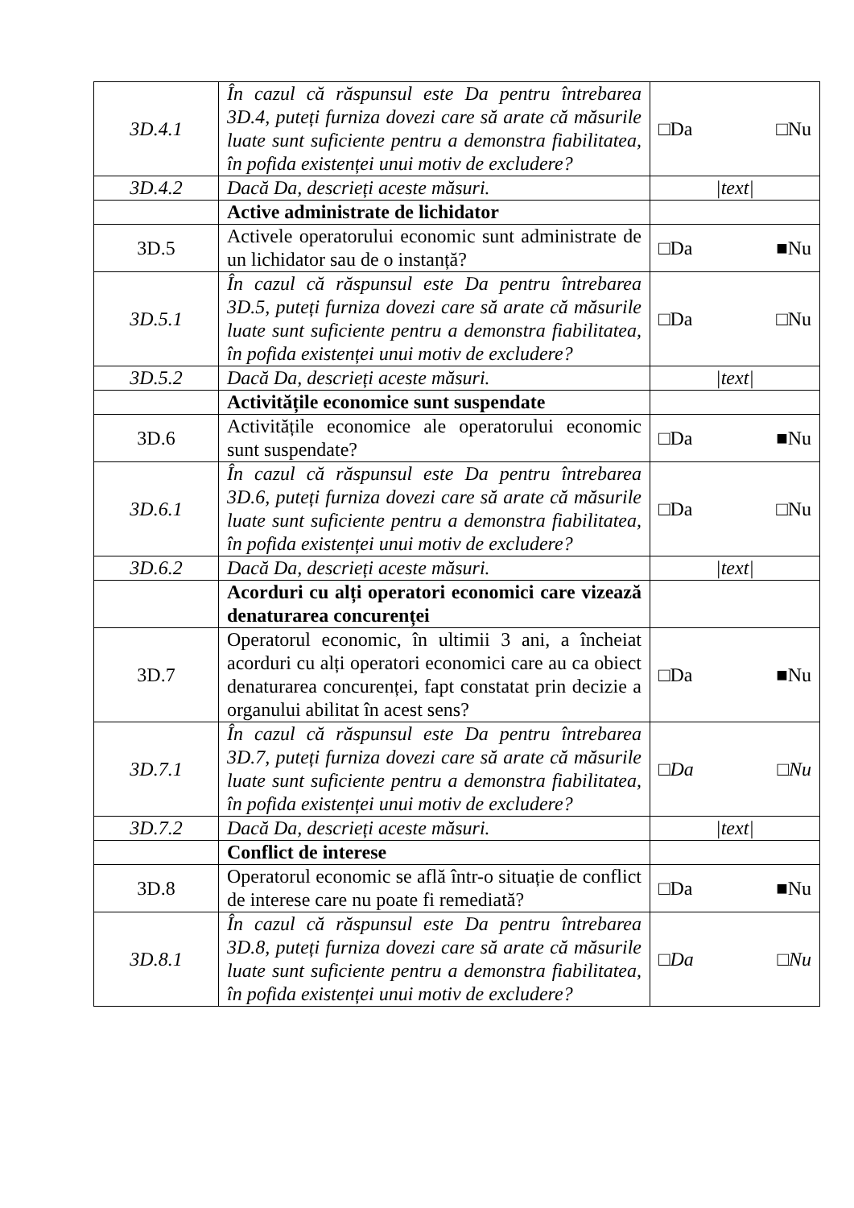| 3D.4.1 | În cazul că răspunsul este Da pentru întrebarea 3D.4, puteți furniza dovezi care să arate că măsurile luate sunt suficiente pentru a demonstra fiabilitatea, în pofida existenței unui motiv de excludere? | □Da □Nu |
| 3D.4.2 | Dacă Da, descrieți aceste măsuri. | /text/ |
| | Active administrate de lichidator | |
| 3D.5 | Activele operatorului economic sunt administrate de un lichidator sau de o instanță? | □Da ■Nu |
| 3D.5.1 | În cazul că răspunsul este Da pentru întrebarea 3D.5, puteți furniza dovezi care să arate că măsurile luate sunt suficiente pentru a demonstra fiabilitatea, în pofida existenței unui motiv de excludere? | □Da □Nu |
| 3D.5.2 | Dacă Da, descrieți aceste măsuri. | /text/ |
| | Activitățile economice sunt suspendate | |
| 3D.6 | Activitățile economice ale operatorului economic sunt suspendate? | □Da ■Nu |
| 3D.6.1 | În cazul că răspunsul este Da pentru întrebarea 3D.6, puteți furniza dovezi care să arate că măsurile luate sunt suficiente pentru a demonstra fiabilitatea, în pofida existenței unui motiv de excludere? | □Da □Nu |
| 3D.6.2 | Dacă Da, descrieți aceste măsuri. | /text/ |
| | Acorduri cu alți operatori economici care vizează denaturarea concurenței | |
| 3D.7 | Operatorul economic, în ultimii 3 ani, a încheiat acorduri cu alți operatori economici care au ca obiect denaturarea concurenței, fapt constatat prin decizie a organului abilitat în acest sens? | □Da ■Nu |
| 3D.7.1 | În cazul că răspunsul este Da pentru întrebarea 3D.7, puteți furniza dovezi care să arate că măsurile luate sunt suficiente pentru a demonstra fiabilitatea, în pofida existenței unui motiv de excludere? | □Da □Nu |
| 3D.7.2 | Dacă Da, descrieți aceste măsuri. | /text/ |
| | Conflict de interese | |
| 3D.8 | Operatorul economic se află într-o situație de conflict de interese care nu poate fi remediată? | □Da ■Nu |
| 3D.8.1 | În cazul că răspunsul este Da pentru întrebarea 3D.8, puteți furniza dovezi care să arate că măsurile luate sunt suficiente pentru a demonstra fiabilitatea, în pofida existenței unui motiv de excludere? | □Da □Nu |